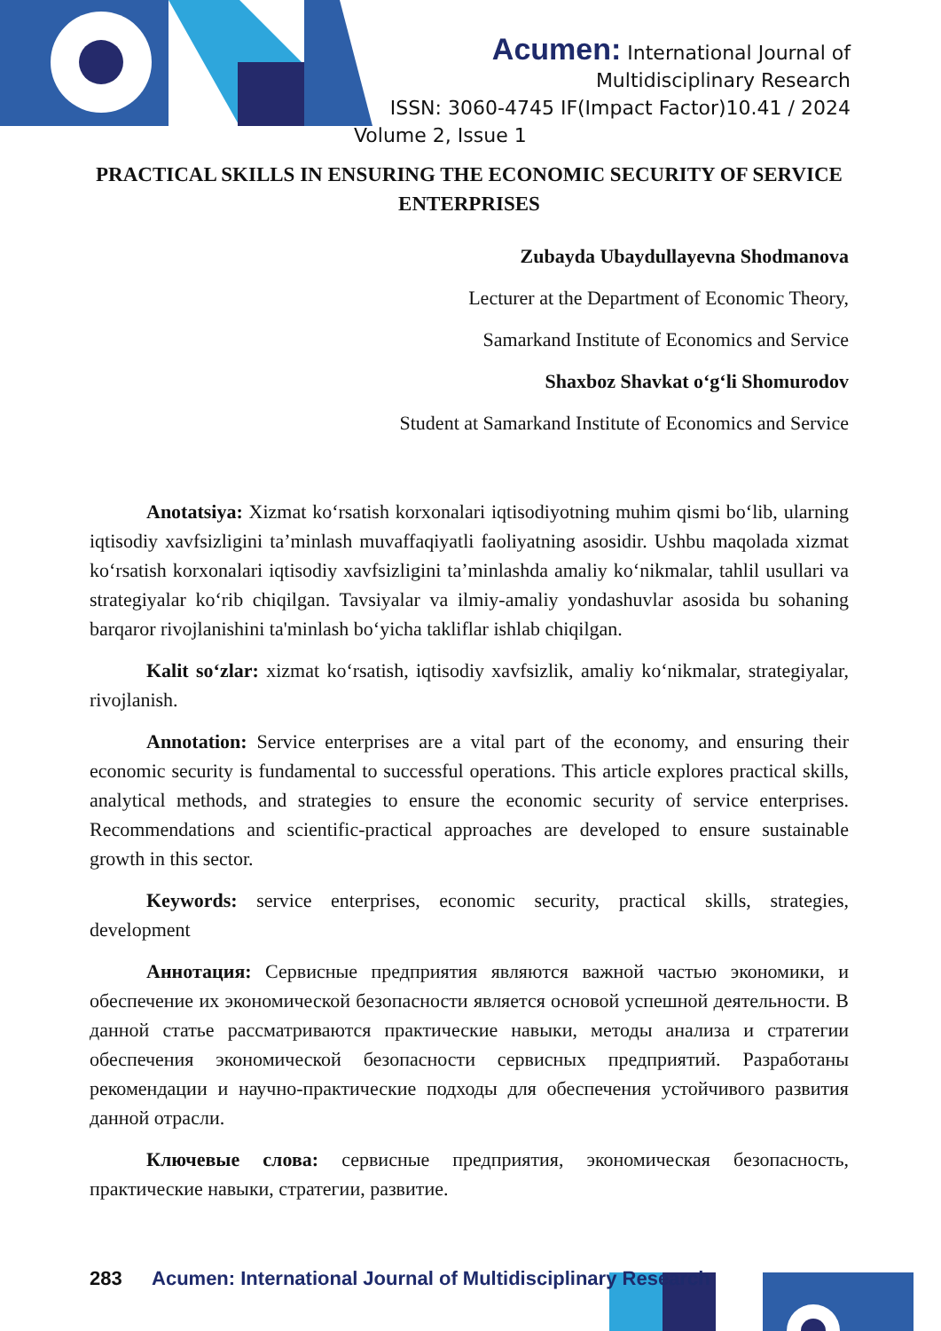Acumen: International Journal of
Multidisciplinary Research
ISSN: 3060-4745 IF(Impact Factor)10.41 / 2024
Volume 2, Issue 1
PRACTICAL SKILLS IN ENSURING THE ECONOMIC SECURITY OF SERVICE ENTERPRISES
Zubayda Ubaydullayevna Shodmanova
Lecturer at the Department of Economic Theory,
Samarkand Institute of Economics and Service
Shaxboz Shavkat o‘g‘li Shomurodov
Student at Samarkand Institute of Economics and Service
Anotatsiya: Xizmat ko‘rsatish korxonalari iqtisodiyotning muhim qismi bo‘lib, ularning iqtisodiy xavfsizligini ta’minlash muvaffaqiyatli faoliyatning asosidir. Ushbu maqolada xizmat ko‘rsatish korxonalari iqtisodiy xavfsizligini ta’minlashda amaliy ko‘nikmalar, tahlil usullari va strategiyalar ko‘rib chiqilgan. Tavsiyalar va ilmiy-amaliy yondashuvlar asosida bu sohaning barqaror rivojlanishini ta'minlash bo‘yicha takliflar ishlab chiqilgan.
Kalit so‘zlar: xizmat ko‘rsatish, iqtisodiy xavfsizlik, amaliy ko‘nikmalar, strategiyalar, rivojlanish.
Annotation: Service enterprises are a vital part of the economy, and ensuring their economic security is fundamental to successful operations. This article explores practical skills, analytical methods, and strategies to ensure the economic security of service enterprises. Recommendations and scientific-practical approaches are developed to ensure sustainable growth in this sector.
Keywords: service enterprises, economic security, practical skills, strategies, development
Аннотация: Сервисные предприятия являются важной частью экономики, и обеспечение их экономической безопасности является основой успешной деятельности. В данной статье рассматриваются практические навыки, методы анализа и стратегии обеспечения экономической безопасности сервисных предприятий. Разработаны рекомендации и научно-практические подходы для обеспечения устойчивого развития данной отрасли.
Ключевые слова: сервисные предприятия, экономическая безопасность, практические навыки, стратегии, развитие.
283 Acumen: International Journal of Multidisciplinary Research